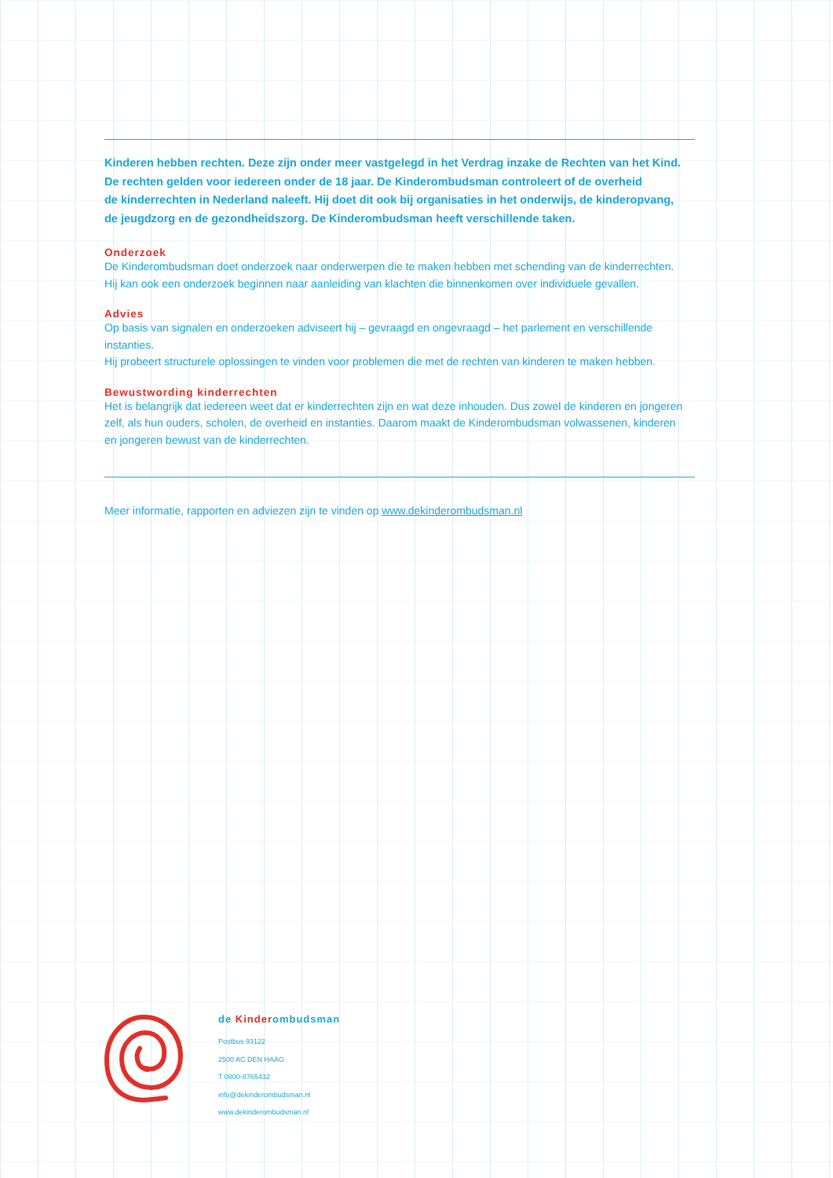Kinderen hebben rechten. Deze zijn onder meer vastgelegd in het Verdrag inzake de Rechten van het Kind.
De rechten gelden voor iedereen onder de 18 jaar. De Kinderombudsman controleert of de overheid
de kinderrechten in Nederland naleeft. Hij doet dit ook bij organisaties in het onderwijs, de kinderopvang,
de jeugdzorg en de gezondheidszorg. De Kinderombudsman heeft verschillende taken.
Onderzoek
De Kinderombudsman doet onderzoek naar onderwerpen die te maken hebben met schending van de kinderrechten.
Hij kan ook een onderzoek beginnen naar aanleiding van klachten die binnenkomen over individuele gevallen.
Advies
Op basis van signalen en onderzoeken adviseert hij – gevraagd en ongevraagd – het parlement en verschillende instanties.
Hij probeert structurele oplossingen te vinden voor problemen die met de rechten van kinderen te maken hebben.
Bewustwording kinderrechten
Het is belangrijk dat iedereen weet dat er kinderrechten zijn en wat deze inhouden. Dus zowel de kinderen en jongeren
zelf, als hun ouders, scholen, de overheid en instanties. Daarom maakt de Kinderombudsman volwassenen, kinderen
en jongeren bewust van de kinderrechten.
Meer informatie, rapporten en adviezen zijn te vinden op www.dekinderombudsman.nl
de Kinderombudsman
Postbus 93122
2500 AC DEN HAAG
T 0800-8765432
info@dekinderombudsman.nl
www.dekinderombudsman.nl